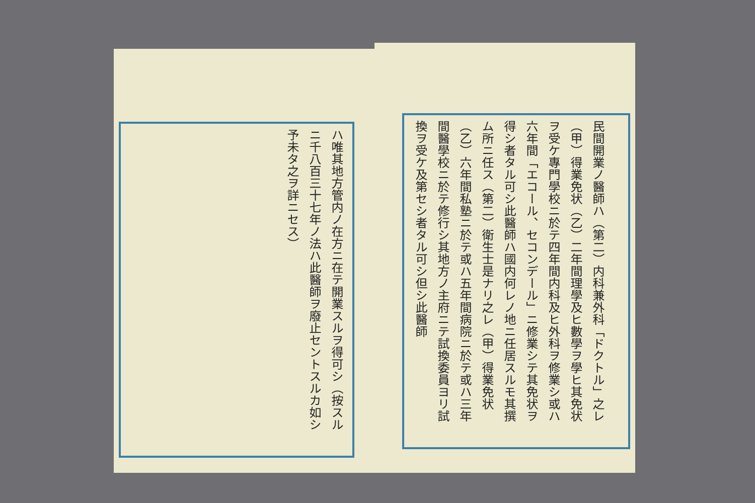ハ唯其地方管内ノ在方ニ在テ開業スルヲ得可シ（按スルニ千八百三十七年ノ法ハ此醫師ヲ廢止セントスルカ如シ予未タ之ヲ詳ニセス）
民間開業ノ醫師ハ（第二）内科兼外科「ドクトル」之レ（甲）得業免状（乙）二年間理學及ヒ數學ヲ學ヒ其免状ヲ受ケ專門學校ニ於テ四年間内科及ヒ外科ヲ修業シ或ハ六年間「エコール、セコンデール」ニ修業シテ其免状ヲ得シ者タル可シ此醫師ハ國内何レノ地ニ任居スルモ其撰ム所ニ任ス（第二）衛生士是ナリ之レ（甲）得業免状（乙）六年間私塾ニ於テ或ハ五年間病院ニ於テ或ハ三年間醫學校ニ於テ修行シ其地方ノ主府ニテ試換委員ヨリ試換ヲ受ケ及第セシ者タル可シ但シ此醫師